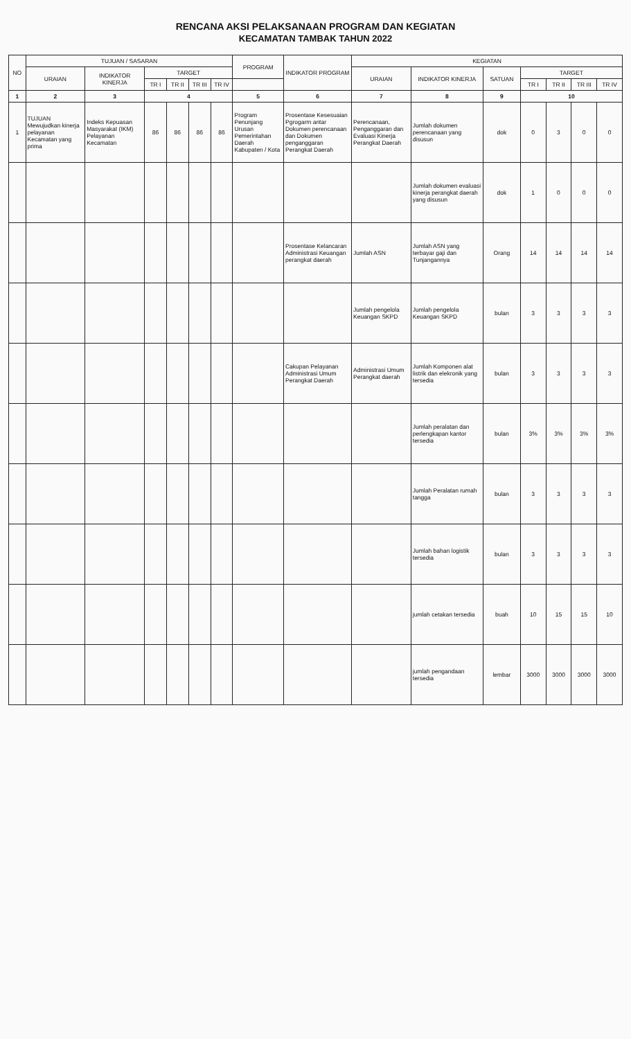RENCANA AKSI PELAKSANAAN PROGRAM DAN KEGIATAN
KECAMATAN TAMBAK TAHUN 2022
| NO | TUJUAN / SASARAN | | | | | | PROGRAM | INDIKATOR PROGRAM | KEGIATAN | | | | | | |
| --- | --- | --- | --- | --- | --- | --- | --- | --- | --- | --- | --- | --- | --- | --- | --- |
| | URAIAN | INDIKATOR KINERJA | TARGET | | | | | | URAIAN | INDIKATOR KINERJA | SATUAN | TARGET | | | |
| | | | TR I | TR II | TR III | TR IV | | | | | | TR I | TR II | TR III | TR IV |
| 1 | 2 | 3 | 4 | | | | 5 | 6 | 7 | 8 | 9 | 10 | | | |
| 1 | TUJUAN Mewujudkan kinerja pelayanan Kecamatan yang prima | Indeks Kepuasan Masyarakat (IKM) Pelayanan Kecamatan | 86 | 86 | 86 | 86 | Program Penunjang Urusan Pemerintahan Daerah Kabupaten / Kota | Prosentase Kesesuaian Pgrogarm antar Dokumen perencanaan dan Dokumen penganggaran Perangkat Daerah | Perencanaan, Penganggaran dan Evaluasi Kinerja Perangkat Daerah | Jumlah dokumen perencanaan yang disusun | dok | 0 | 3 | 0 | 0 |
| | | | | | | | | | | Jumlah dokumen evaluasi kinerja perangkat daerah yang disusun | dok | 1 | 0 | 0 | 0 |
| | | | | | | | | Prosentase Kelancaran Administrasi Keuangan perangkat daerah | Jumlah ASN | Jumlah ASN yang terbayar gaji dan Tunjangannya | Orang | 14 | 14 | 14 | 14 |
| | | | | | | | | | Jumlah pengelola Keuangan SKPD | Jumlah pengelola Keuangan SKPD | bulan | 3 | 3 | 3 | 3 |
| | | | | | | | | Cakupan Pelayanan Administrasi Umum Perangkat Daerah | Administrasi Umum Perangkat daerah | Jumlah Komponen alat listrik dan elekronik yang tersedia | bulan | 3 | 3 | 3 | 3 |
| | | | | | | | | | | Jumlah peralatan dan perlengkapan kantor tersedia | bulan | 3% | 3% | 3% | 3% |
| | | | | | | | | | | Jumlah Peralatan rumah tangga | bulan | 3 | 3 | 3 | 3 |
| | | | | | | | | | | Jumlah bahan logistik tersedia | bulan | 3 | 3 | 3 | 3 |
| | | | | | | | | | | jumlah cetakan tersedia | buah | 10 | 15 | 15 | 10 |
| | | | | | | | | | | jumlah pengandaan tersedia | lembar | 3000 | 3000 | 3000 | 3000 |